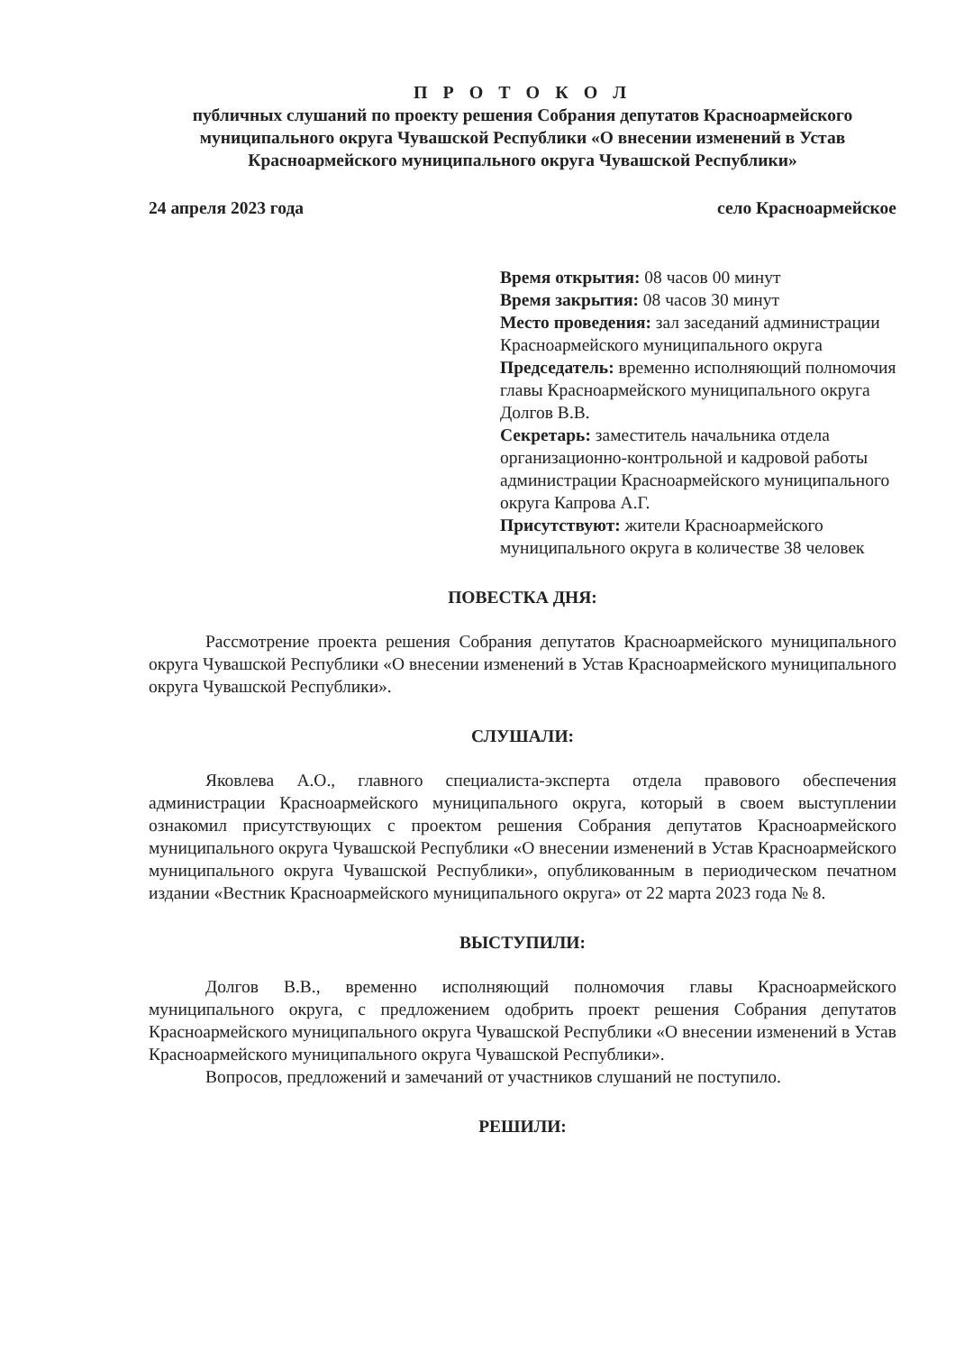П Р О Т О К О Л
публичных слушаний по проекту решения Собрания депутатов Красноармейского муниципального округа Чувашской Республики «О внесении изменений в Устав Красноармейского муниципального округа Чувашской Республики»
24 апреля 2023 года село Красноармейское
Время открытия: 08 часов 00 минут
Время закрытия: 08 часов 30 минут
Место проведения: зал заседаний администрации Красноармейского муниципального округа
Председатель: временно исполняющий полномочия главы Красноармейского муниципального округа Долгов В.В.
Секретарь: заместитель начальника отдела организационно-контрольной и кадровой работы администрации Красноармейского муниципального округа Капрова А.Г.
Присутствуют: жители Красноармейского муниципального округа в количестве 38 человек
ПОВЕСТКА ДНЯ:
Рассмотрение проекта решения Собрания депутатов Красноармейского муниципального округа Чувашской Республики «О внесении изменений в Устав Красноармейского муниципального округа Чувашской Республики».
СЛУШАЛИ:
Яковлева А.О., главного специалиста-эксперта отдела правового обеспечения администрации Красноармейского муниципального округа, который в своем выступлении ознакомил присутствующих с проектом решения Собрания депутатов Красноармейского муниципального округа Чувашской Республики «О внесении изменений в Устав Красноармейского муниципального округа Чувашской Республики», опубликованным в периодическом печатном издании «Вестник Красноармейского муниципального округа» от 22 марта 2023 года № 8.
ВЫСТУПИЛИ:
Долгов В.В., временно исполняющий полномочия главы Красноармейского муниципального округа, с предложением одобрить проект решения Собрания депутатов Красноармейского муниципального округа Чувашской Республики «О внесении изменений в Устав Красноармейского муниципального округа Чувашской Республики».
Вопросов, предложений и замечаний от участников слушаний не поступило.
РЕШИЛИ: